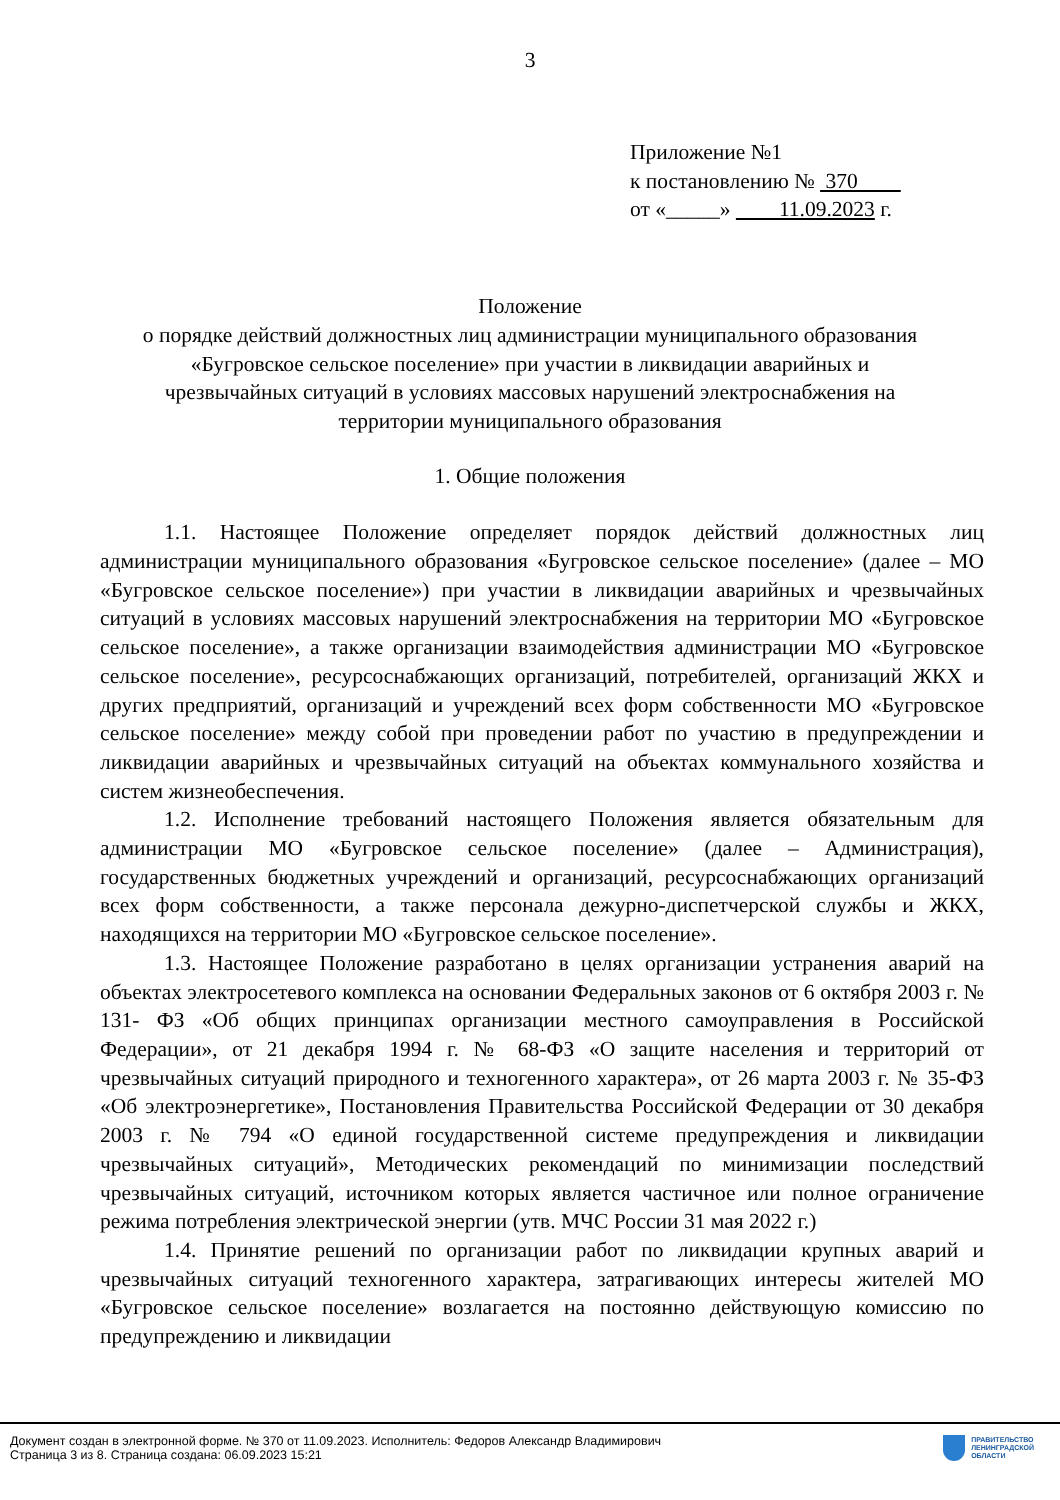3
Приложение №1
к постановлению № 370
от «_____» 11.09.2023 г.
Положение
о порядке действий должностных лиц администрации муниципального образования «Бугровское сельское поселение» при участии в ликвидации аварийных и чрезвычайных ситуаций в условиях массовых нарушений электроснабжения на территории муниципального образования
1. Общие положения
1.1. Настоящее Положение определяет порядок действий должностных лиц администрации муниципального образования «Бугровское сельское поселение» (далее – МО «Бугровское сельское поселение») при участии в ликвидации аварийных и чрезвычайных ситуаций в условиях массовых нарушений электроснабжения на территории МО «Бугровское сельское поселение», а также организации взаимодействия администрации МО «Бугровское сельское поселение», ресурсоснабжающих организаций, потребителей, организаций ЖКХ и других предприятий, организаций и учреждений всех форм собственности МО «Бугровское сельское поселение» между собой при проведении работ по участию в предупреждении и ликвидации аварийных и чрезвычайных ситуаций на объектах коммунального хозяйства и систем жизнеобеспечения.
1.2. Исполнение требований настоящего Положения является обязательным для администрации МО «Бугровское сельское поселение» (далее – Администрация), государственных бюджетных учреждений и организаций, ресурсоснабжающих организаций всех форм собственности, а также персонала дежурно-диспетчерской службы и ЖКХ, находящихся на территории МО «Бугровское сельское поселение».
1.3. Настоящее Положение разработано в целях организации устранения аварий на объектах электросетевого комплекса на основании Федеральных законов от 6 октября 2003 г. № 131- ФЗ «Об общих принципах организации местного самоуправления в Российской Федерации», от 21 декабря 1994 г. № 68-ФЗ «О защите населения и территорий от чрезвычайных ситуаций природного и техногенного характера», от 26 марта 2003 г. № 35-ФЗ «Об электроэнергетике», Постановления Правительства Российской Федерации от 30 декабря 2003 г. № 794 «О единой государственной системе предупреждения и ликвидации чрезвычайных ситуаций», Методических рекомендаций по минимизации последствий чрезвычайных ситуаций, источником которых является частичное или полное ограничение режима потребления электрической энергии (утв. МЧС России 31 мая 2022 г.)
1.4. Принятие решений по организации работ по ликвидации крупных аварий и чрезвычайных ситуаций техногенного характера, затрагивающих интересы жителей МО «Бугровское сельское поселение» возлагается на постоянно действующую комиссию по предупреждению и ликвидации
Документ создан в электронной форме. № 370 от 11.09.2023. Исполнитель: Федоров Александр Владимирович
Страница 3 из 8. Страница создана: 06.09.2023 15:21
ПРАВИТЕЛЬСТВО
ЛЕНИНГРАДСКОЙ
ОБЛАСТИ